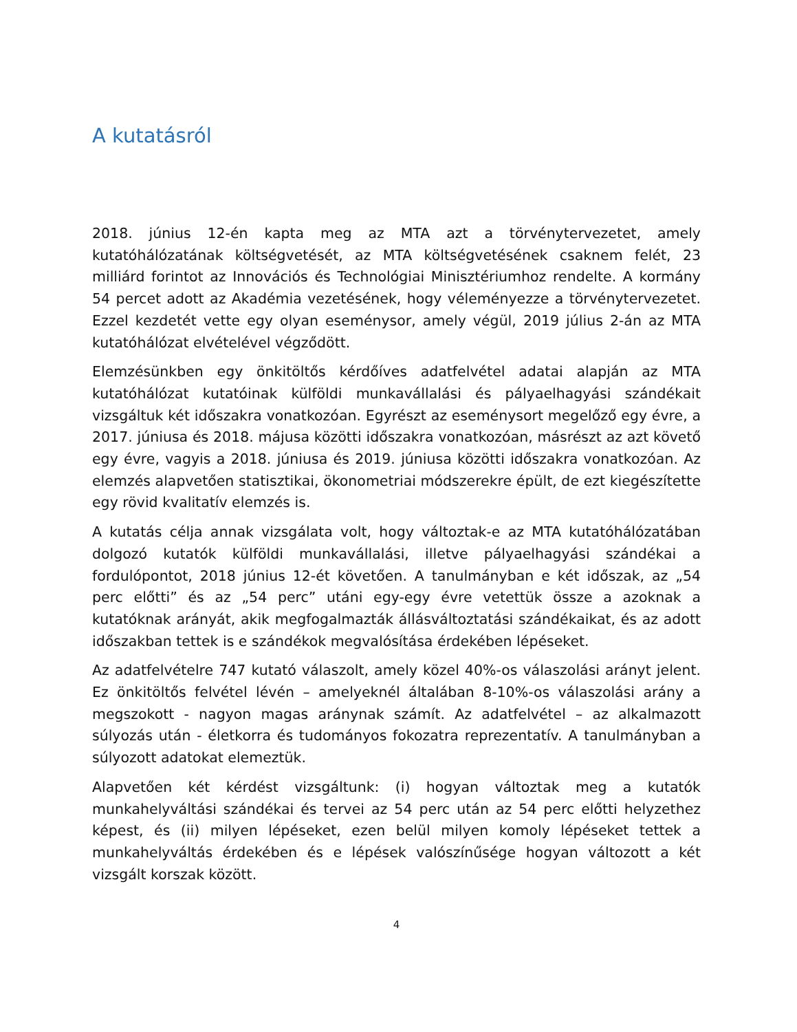A kutatásról
2018. június 12-én kapta meg az MTA azt a törvénytervezetet, amely kutatóhálózatának költségvetését, az MTA költségvetésének csaknem felét, 23 milliárd forintot az Innovációs és Technológiai Minisztériumhoz rendelte. A kormány 54 percet adott az Akadémia vezetésének, hogy véleményezze a törvénytervezetet. Ezzel kezdetét vette egy olyan eseménysor, amely végül, 2019 július 2-án az MTA kutatóhálózat elvételével végződött.
Elemzésünkben egy önkitöltős kérdőíves adatfelvétel adatai alapján az MTA kutatóhálózat kutatóinak külföldi munkavállalási és pályaelhagyási szándékait vizsgáltuk két időszakra vonatkozóan. Egyrészt az eseménysort megelőző egy évre, a 2017. júniusa és 2018. májusa közötti időszakra vonatkozóan, másrészt az azt követő egy évre, vagyis a 2018. júniusa és 2019. júniusa közötti időszakra vonatkozóan. Az elemzés alapvetően statisztikai, ökonometriai módszerekre épült, de ezt kiegészítette egy rövid kvalitatív elemzés is.
A kutatás célja annak vizsgálata volt, hogy változtak-e az MTA kutatóhálózatában dolgozó kutatók külföldi munkavállalási, illetve pályaelhagyási szándékai a fordulópontot, 2018 június 12-ét követően. A tanulmányban e két időszak, az „54 perc előtti” és az „54 perc” utáni egy-egy évre vetettük össze a azoknak a kutatóknak arányát, akik megfogalmazták állásváltoztatási szándékaikat, és az adott időszakban tettek is e szándékok megvalósítása érdekében lépéseket.
Az adatfelvételre 747 kutató válaszolt, amely közel 40%-os válaszolási arányt jelent. Ez önkitöltős felvétel lévén – amelyeknél általában 8-10%-os válaszolási arány a megszokott - nagyon magas aránynak számít. Az adatfelvétel – az alkalmazott súlyozás után - életkorra és tudományos fokozatra reprezentatív. A tanulmányban a súlyozott adatokat elemeztük.
Alapvetően két kérdést vizsgáltunk: (i) hogyan változtak meg a kutatók munkahelyváltási szándékai és tervei az 54 perc után az 54 perc előtti helyzethez képest, és (ii) milyen lépéseket, ezen belül milyen komoly lépéseket tettek a munkahelyváltás érdekében és e lépések valószínűsége hogyan változott a két vizsgált korszak között.
4